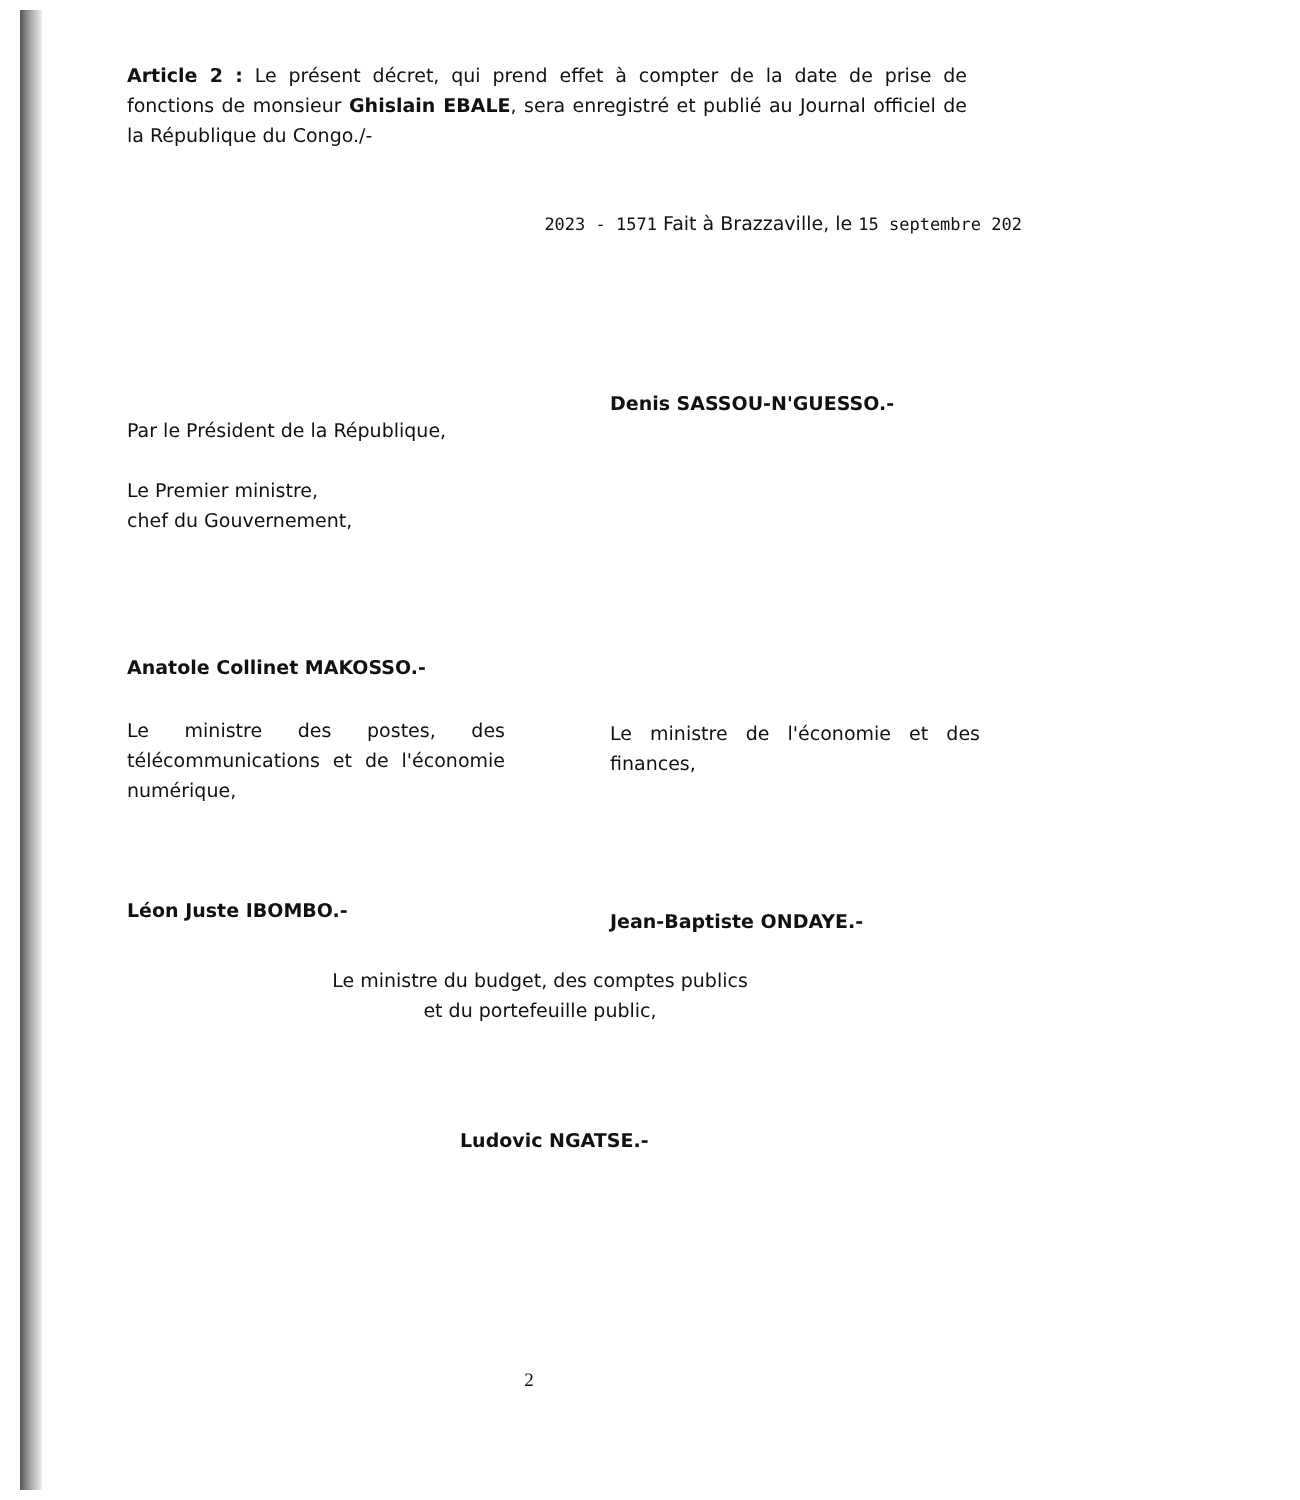Article 2 : Le présent décret, qui prend effet à compter de la date de prise de fonctions de monsieur Ghislain EBALE, sera enregistré et publié au Journal officiel de la République du Congo./-
2023 - 1571 Fait à Brazzaville, le 15 septembre 202
Denis SASSOU-N'GUESSO.-
Par le Président de la République,
Le Premier ministre,
chef du Gouvernement,
Anatole Collinet MAKOSSO.-
Le ministre des postes, des télécommunications et de l'économie numérique,
Le ministre de l'économie et des finances,
Léon Juste IBOMBO.- Jean-Baptiste ONDAYE.-
Le ministre du budget, des comptes publics
et du portefeuille public,
Ludovic NGATSE.-
2